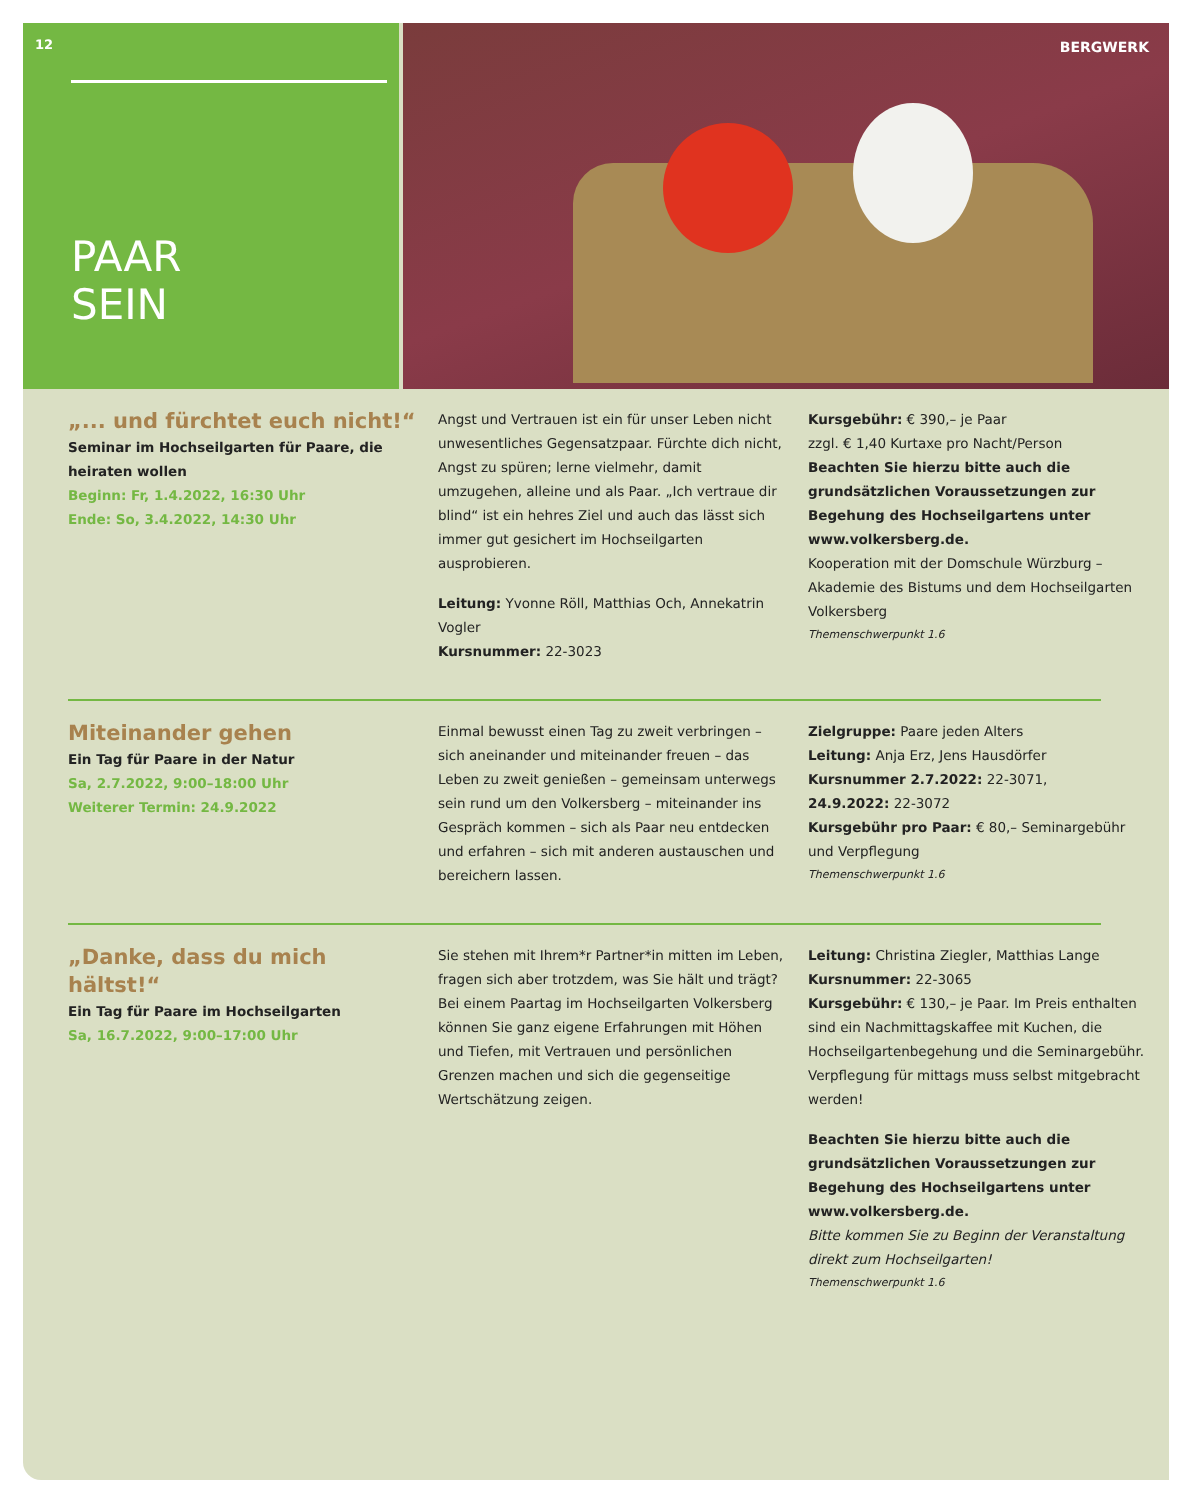12
PAAR
SEIN
BERGWERK
„... und fürchtet euch nicht!“
Seminar im Hochseilgarten für Paare, die heiraten wollen
Beginn: Fr, 1.4.2022, 16:30 Uhr
Ende: So, 3.4.2022, 14:30 Uhr
Angst und Vertrauen ist ein für unser Leben nicht unwesentliches Gegensatzpaar. Fürchte dich nicht, Angst zu spüren; lerne vielmehr, damit umzugehen, alleine und als Paar. „Ich vertraue dir blind“ ist ein hehres Ziel und auch das lässt sich immer gut gesichert im Hochseilgarten ausprobieren.
Leitung: Yvonne Röll, Matthias Och, Annekatrin Vogler
Kursnummer: 22-3023
Kursgebühr: € 390,– je Paar
zzgl. € 1,40 Kurtaxe pro Nacht/Person
Beachten Sie hierzu bitte auch die grundsätzlichen Voraussetzungen zur Begehung des Hochseilgartens unter www.volkersberg.de.
Kooperation mit der Domschule Würzburg – Akademie des Bistums und dem Hochseilgarten Volkersberg
Themenschwerpunkt 1.6
Miteinander gehen
Ein Tag für Paare in der Natur
Sa, 2.7.2022, 9:00–18:00 Uhr
Weiterer Termin: 24.9.2022
Einmal bewusst einen Tag zu zweit verbringen – sich aneinander und miteinander freuen – das Leben zu zweit genießen – gemeinsam unterwegs sein rund um den Volkersberg – miteinander ins Gespräch kommen – sich als Paar neu entdecken und erfahren – sich mit anderen austauschen und bereichern lassen.
Zielgruppe: Paare jeden Alters
Leitung: Anja Erz, Jens Hausdörfer
Kursnummer 2.7.2022: 22-3071,
24.9.2022: 22-3072
Kursgebühr pro Paar: € 80,– Seminargebühr und Verpflegung
Themenschwerpunkt 1.6
„Danke, dass du mich hältst!“
Ein Tag für Paare im Hochseilgarten
Sa, 16.7.2022, 9:00–17:00 Uhr
Sie stehen mit Ihrem*r Partner*in mitten im Leben, fragen sich aber trotzdem, was Sie hält und trägt? Bei einem Paartag im Hochseilgarten Volkersberg können Sie ganz eigene Erfahrungen mit Höhen und Tiefen, mit Vertrauen und persönlichen Grenzen machen und sich die gegenseitige Wertschätzung zeigen.
Leitung: Christina Ziegler, Matthias Lange
Kursnummer: 22-3065
Kursgebühr: € 130,– je Paar. Im Preis enthalten sind ein Nachmittagskaffee mit Kuchen, die Hochseilgartenbegehung und die Seminargebühr. Verpflegung für mittags muss selbst mitgebracht werden!
Beachten Sie hierzu bitte auch die grundsätzlichen Voraussetzungen zur Begehung des Hochseilgartens unter www.volkersberg.de.
Bitte kommen Sie zu Beginn der Veranstaltung direkt zum Hochseilgarten!
Themenschwerpunkt 1.6